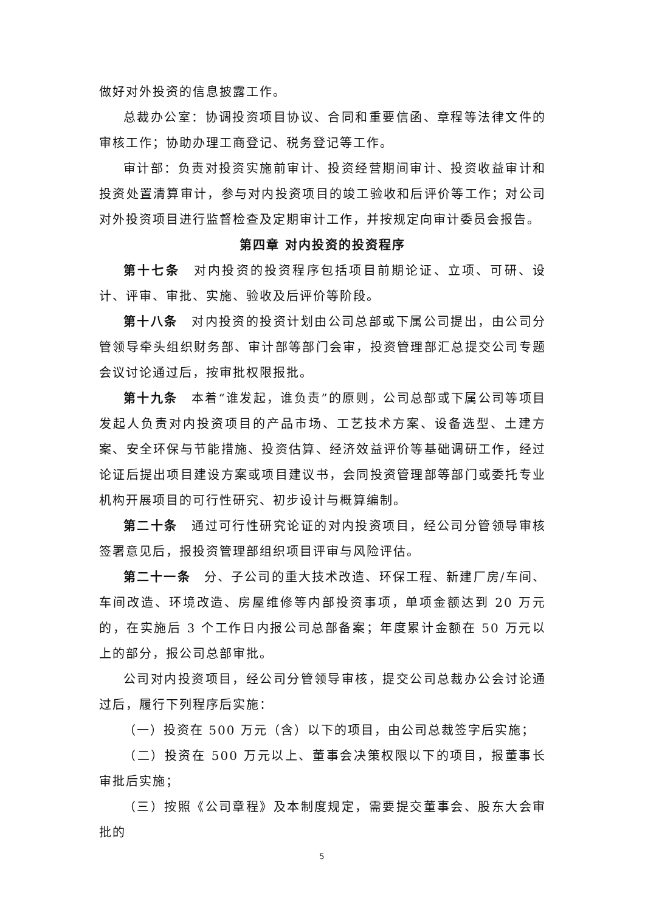做好对外投资的信息披露工作。
总裁办公室：协调投资项目协议、合同和重要信函、章程等法律文件的审核工作；协助办理工商登记、税务登记等工作。
审计部：负责对投资实施前审计、投资经营期间审计、投资收益审计和投资处置清算审计，参与对内投资项目的竣工验收和后评价等工作；对公司对外投资项目进行监督检查及定期审计工作，并按规定向审计委员会报告。
第四章 对内投资的投资程序
第十七条　对内投资的投资程序包括项目前期论证、立项、可研、设计、评审、审批、实施、验收及后评价等阶段。
第十八条　对内投资的投资计划由公司总部或下属公司提出，由公司分管领导牵头组织财务部、审计部等部门会审，投资管理部汇总提交公司专题会议讨论通过后，按审批权限报批。
第十九条　本着“谁发起，谁负责”的原则，公司总部或下属公司等项目发起人负责对内投资项目的产品市场、工艺技术方案、设备选型、土建方案、安全环保与节能措施、投资估算、经济效益评价等基础调研工作，经过论证后提出项目建设方案或项目建议书，会同投资管理部等部门或委托专业机构开展项目的可行性研究、初步设计与概算编制。
第二十条　通过可行性研究论证的对内投资项目，经公司分管领导审核签署意见后，报投资管理部组织项目评审与风险评估。
第二十一条　分、子公司的重大技术改造、环保工程、新建厂房/车间、车间改造、环境改造、房屋维修等内部投资事项，单项金额达到 20 万元的，在实施后 3 个工作日内报公司总部备案；年度累计金额在 50 万元以上的部分，报公司总部审批。
公司对内投资项目，经公司分管领导审核，提交公司总裁办公会讨论通过后，履行下列程序后实施：
（一）投资在 500 万元（含）以下的项目，由公司总裁签字后实施；
（二）投资在 500 万元以上、董事会决策权限以下的项目，报董事长审批后实施；
（三）按照《公司章程》及本制度规定，需要提交董事会、股东大会审批的
5